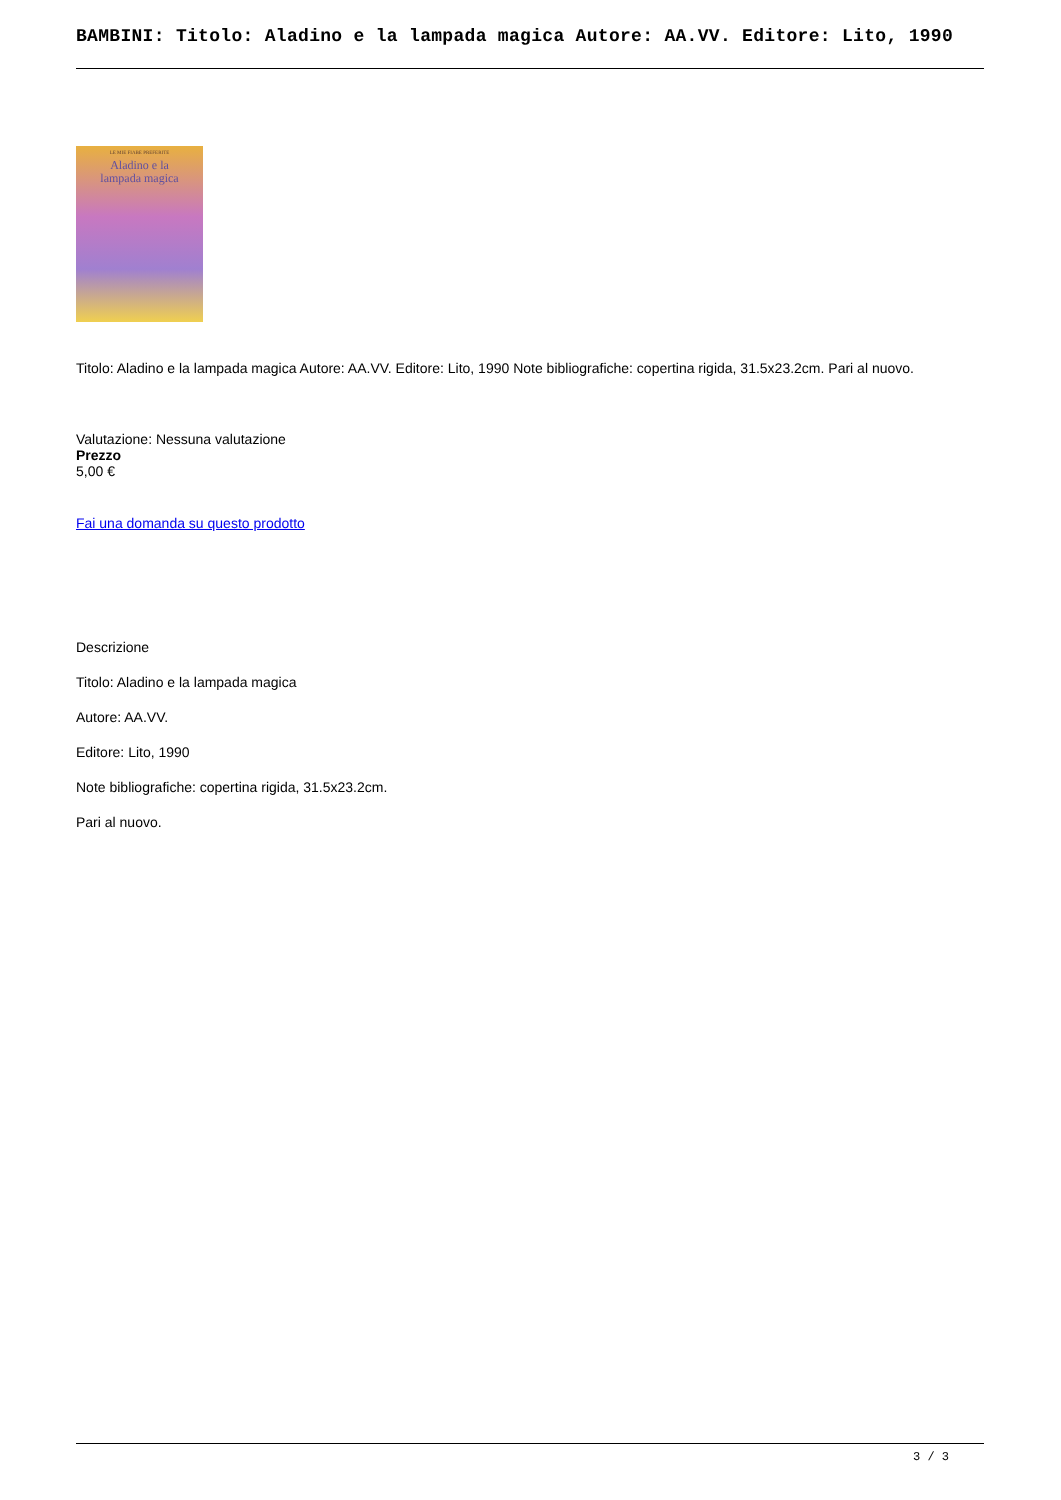BAMBINI: Titolo: Aladino e la lampada magica Autore: AA.VV. Editore: Lito, 1990
LE MIE FIABE PREFERITE
Aladino e la
lampada magica
Titolo: Aladino e la lampada magica Autore: AA.VV. Editore: Lito, 1990 Note bibliografiche: copertina rigida, 31.5x23.2cm. Pari al nuovo.
Valutazione: Nessuna valutazione
Prezzo
5,00 €
Fai una domanda su questo prodotto
Descrizione
Titolo: Aladino e la lampada magica
Autore: AA.VV.
Editore: Lito, 1990
Note bibliografiche: copertina rigida, 31.5x23.2cm.
Pari al nuovo.
3 / 3